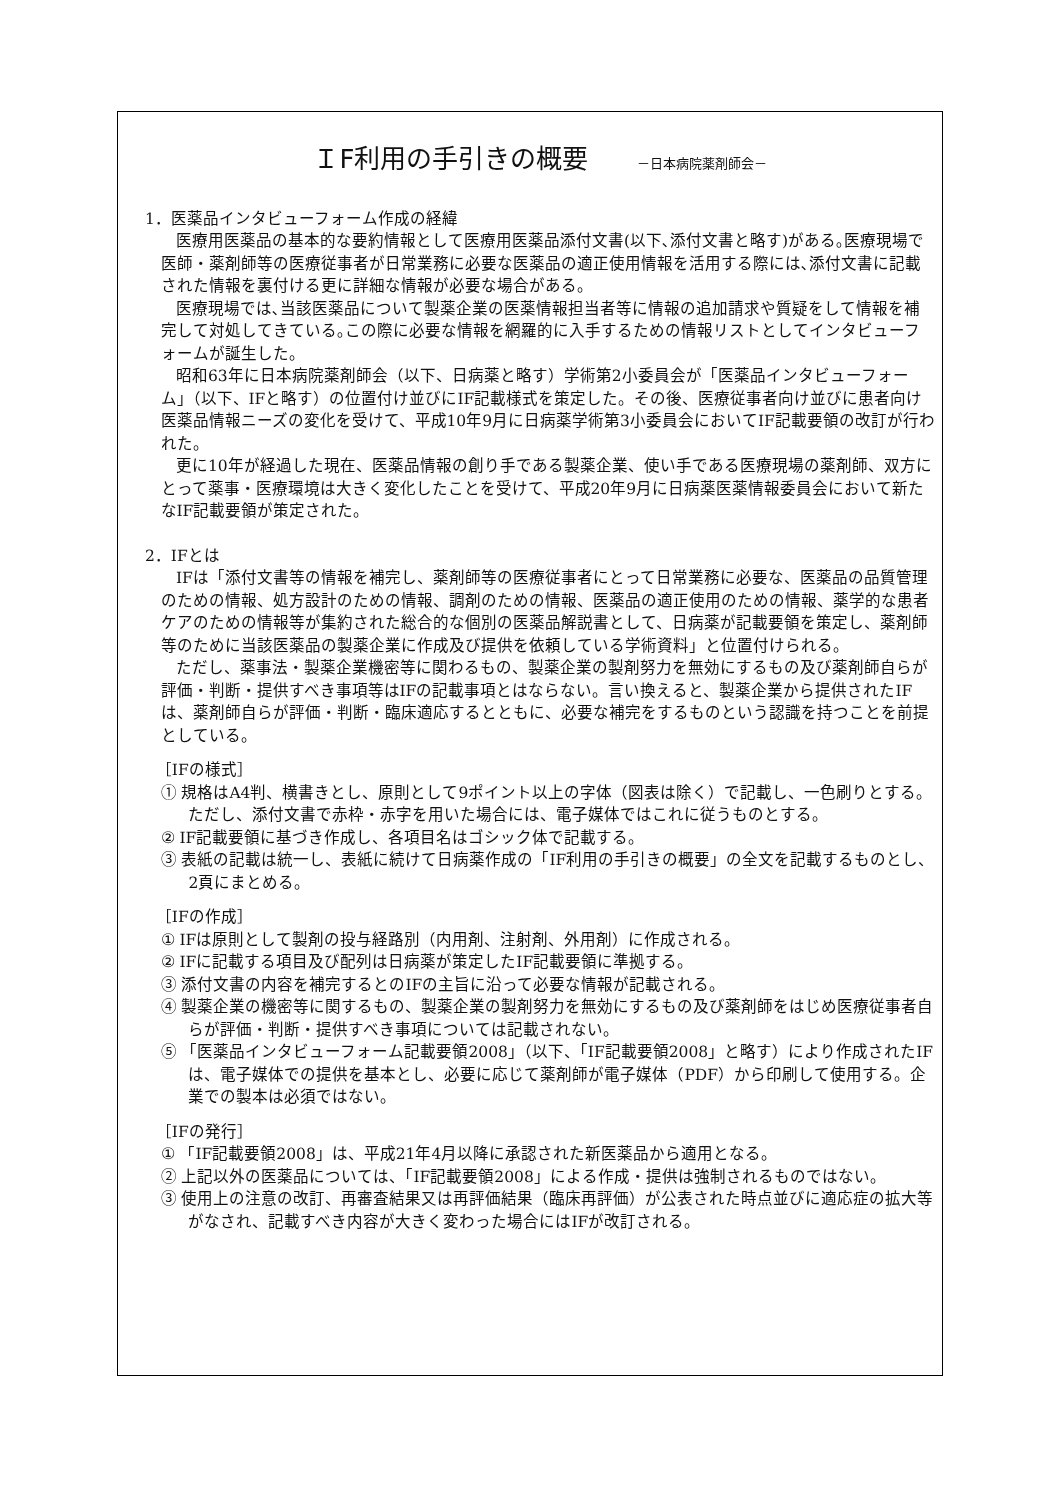ＩF利用の手引きの概要 －日本病院薬剤師会－
1．医薬品インタビューフォーム作成の経緯
医療用医薬品の基本的な要約情報として医療用医薬品添付文書(以下､添付文書と略す)がある｡医療現場で医師・薬剤師等の医療従事者が日常業務に必要な医薬品の適正使用情報を活用する際には､添付文書に記載された情報を裏付ける更に詳細な情報が必要な場合がある。
医療現場では､当該医薬品について製薬企業の医薬情報担当者等に情報の追加請求や質疑をして情報を補完して対処してきている｡この際に必要な情報を網羅的に入手するための情報リストとしてインタビューフォームが誕生した。
昭和63年に日本病院薬剤師会（以下、日病薬と略す）学術第2小委員会が「医薬品インタビューフォーム」（以下、IFと略す）の位置付け並びにIF記載様式を策定した。その後、医療従事者向け並びに患者向け医薬品情報ニーズの変化を受けて、平成10年9月に日病薬学術第3小委員会においてIF記載要領の改訂が行われた。
更に10年が経過した現在、医薬品情報の創り手である製薬企業、使い手である医療現場の薬剤師、双方にとって薬事・医療環境は大きく変化したことを受けて、平成20年9月に日病薬医薬情報委員会において新たなIF記載要領が策定された。
2．IFとは
IFは「添付文書等の情報を補完し、薬剤師等の医療従事者にとって日常業務に必要な、医薬品の品質管理のための情報、処方設計のための情報、調剤のための情報、医薬品の適正使用のための情報、薬学的な患者ケアのための情報等が集約された総合的な個別の医薬品解説書として、日病薬が記載要領を策定し、薬剤師等のために当該医薬品の製薬企業に作成及び提供を依頼している学術資料」と位置付けられる。
ただし、薬事法・製薬企業機密等に関わるもの、製薬企業の製剤努力を無効にするもの及び薬剤師自らが評価・判断・提供すべき事項等はIFの記載事項とはならない。言い換えると、製薬企業から提供されたIFは、薬剤師自らが評価・判断・臨床適応するとともに、必要な補完をするものという認識を持つことを前提としている。
［IFの様式］
① 規格はA4判、横書きとし、原則として9ポイント以上の字体（図表は除く）で記載し、一色刷りとする。ただし、添付文書で赤枠・赤字を用いた場合には、電子媒体ではこれに従うものとする。
② IF記載要領に基づき作成し、各項目名はゴシック体で記載する。
③ 表紙の記載は統一し、表紙に続けて日病薬作成の「IF利用の手引きの概要」の全文を記載するものとし、2頁にまとめる。
［IFの作成］
① IFは原則として製剤の投与経路別（内用剤、注射剤、外用剤）に作成される。
② IFに記載する項目及び配列は日病薬が策定したIF記載要領に準拠する。
③ 添付文書の内容を補完するとのIFの主旨に沿って必要な情報が記載される。
④ 製薬企業の機密等に関するもの、製薬企業の製剤努力を無効にするもの及び薬剤師をはじめ医療従事者自らが評価・判断・提供すべき事項については記載されない。
⑤ 「医薬品インタビューフォーム記載要領2008」（以下、「IF記載要領2008」と略す）により作成されたIFは、電子媒体での提供を基本とし、必要に応じて薬剤師が電子媒体（PDF）から印刷して使用する。企業での製本は必須ではない。
［IFの発行］
① 「IF記載要領2008」は、平成21年4月以降に承認された新医薬品から適用となる。
② 上記以外の医薬品については、「IF記載要領2008」による作成・提供は強制されるものではない。
③ 使用上の注意の改訂、再審査結果又は再評価結果（臨床再評価）が公表された時点並びに適応症の拡大等がなされ、記載すべき内容が大きく変わった場合にはIFが改訂される。